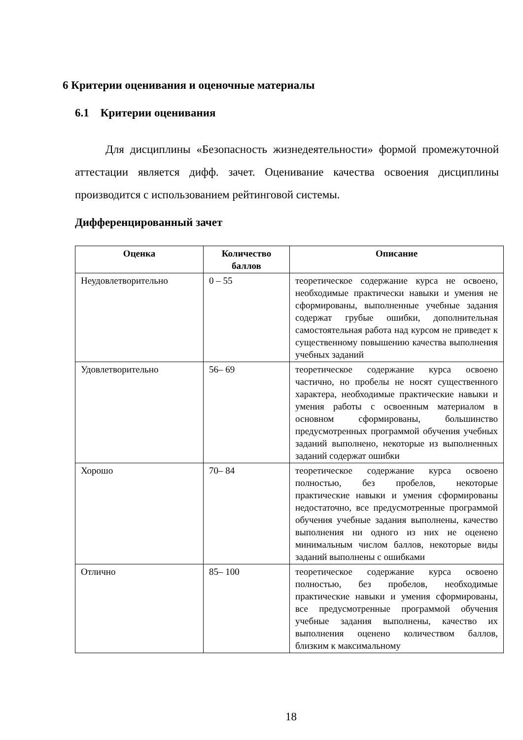6 Критерии оценивания и оценочные материалы
6.1 Критерии оценивания
Для дисциплины «Безопасность жизнедеятельности» формой промежуточной аттестации является дифф. зачет. Оценивание качества освоения дисциплины производится с использованием рейтинговой системы.
Дифференцированный зачет
| Оценка | Количество баллов | Описание |
| --- | --- | --- |
| Неудовлетворительно | 0 – 55 | теоретическое содержание курса не освоено, необходимые практически навыки и умения не сформированы, выполненные учебные задания содержат грубые ошибки, дополнительная самостоятельная работа над курсом не приведет к существенному повышению качества выполнения учебных заданий |
| Удовлетворительно | 56– 69 | теоретическое содержание курса освоено частично, но пробелы не носят существенного характера, необходимые практические навыки и умения работы с освоенным материалом в основном сформированы, большинство предусмотренных программой обучения учебных заданий выполнено, некоторые из выполненных заданий содержат ошибки |
| Хорошо | 70– 84 | теоретическое содержание курса освоено полностью, без пробелов, некоторые практические навыки и умения сформированы недостаточно, все предусмотренные программой обучения учебные задания выполнены, качество выполнения ни одного из них не оценено минимальным числом баллов, некоторые виды заданий выполнены с ошибками |
| Отлично | 85– 100 | теоретическое содержание курса освоено полностью, без пробелов, необходимые практические навыки и умения сформированы, все предусмотренные программой обучения учебные задания выполнены, качество их выполнения оценено количеством баллов, близким к максимальному |
18